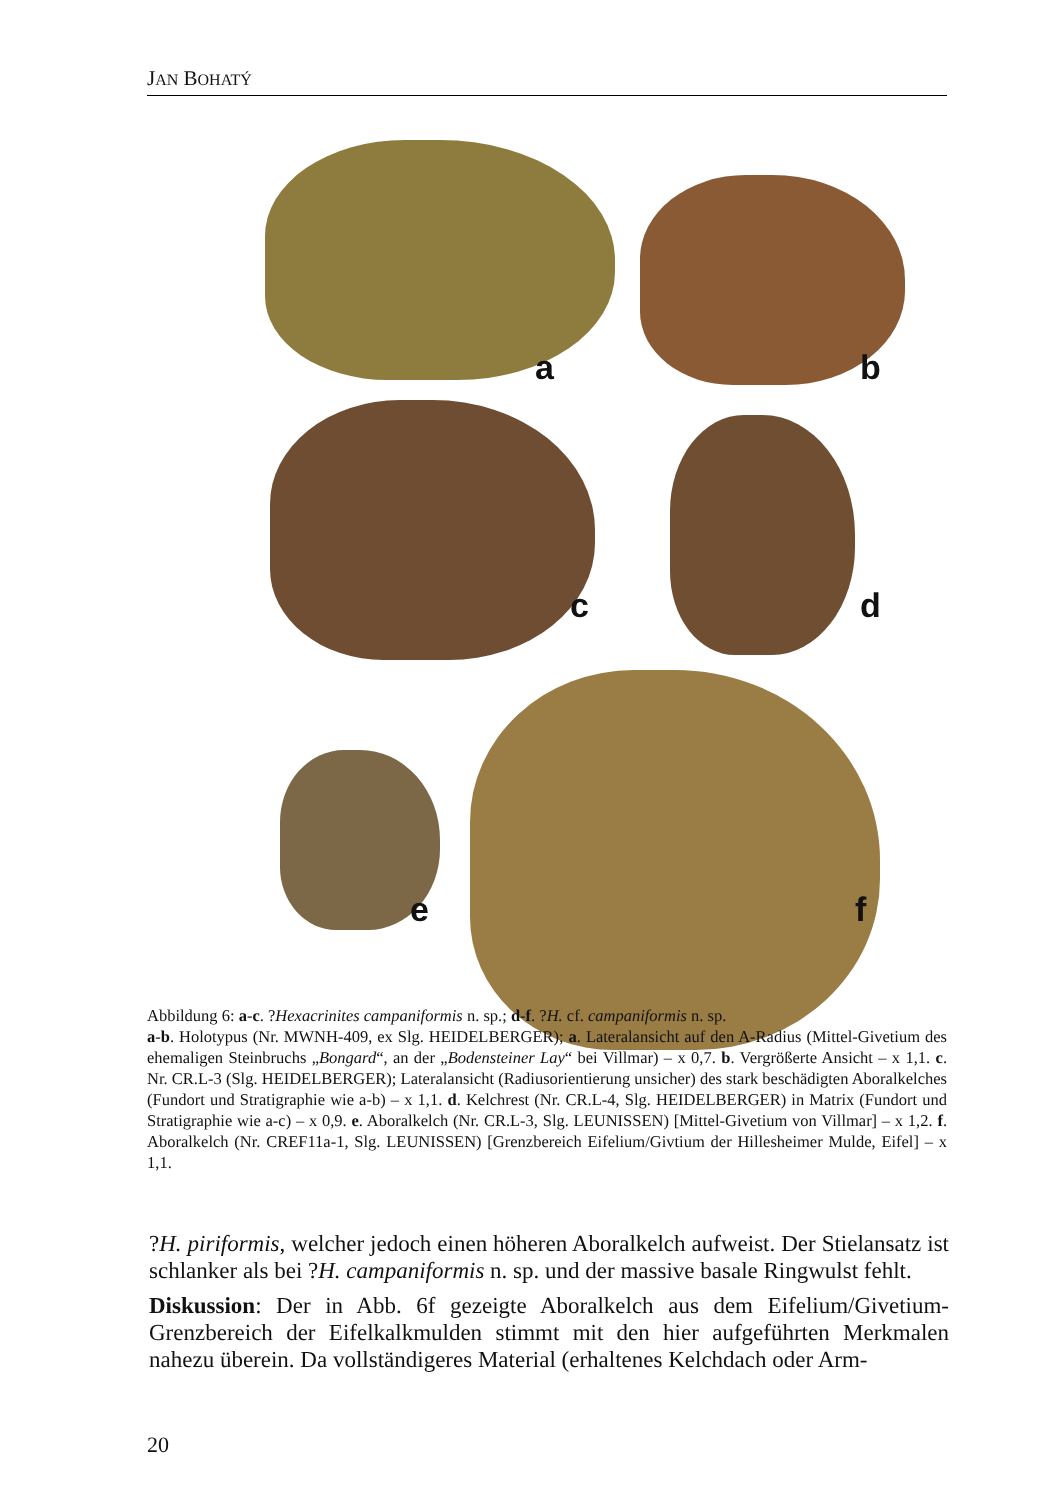JAN BOHATÝ
a b
c d
e f
Abbildung 6: a-c. ?Hexacrinites campaniformis n. sp.; d-f. ?H. cf. campaniformis n. sp.
a-b. Holotypus (Nr. MWNH-409, ex Slg. HEIDELBERGER); a. Lateralansicht auf den A-Radius (Mittel-Givetium des ehemaligen Steinbruchs „Bongard“, an der „Bodensteiner Lay“ bei Villmar) – x 0,7. b. Vergrößerte Ansicht – x 1,1. c. Nr. CR.L-3 (Slg. HEIDELBERGER); Lateralansicht (Radiusorientierung unsicher) des stark beschädigten Aboralkelches (Fundort und Stratigraphie wie a-b) – x 1,1. d. Kelchrest (Nr. CR.L-4, Slg. HEIDELBERGER) in Matrix (Fundort und Stratigraphie wie a-c) – x 0,9. e. Aboralkelch (Nr. CR.L-3, Slg. LEUNISSEN) [Mittel-Givetium von Villmar] – x 1,2. f. Aboralkelch (Nr. CREF11a-1, Slg. LEUNISSEN) [Grenzbereich Eifelium/Givtium der Hillesheimer Mulde, Eifel] – x 1,1.
?H. piriformis, welcher jedoch einen höheren Aboralkelch aufweist. Der Stielansatz ist schlanker als bei ?H. campaniformis n. sp. und der massive basale Ringwulst fehlt.
Diskussion: Der in Abb. 6f gezeigte Aboralkelch aus dem Eifelium/Givetium-Grenzbereich der Eifelkalkmulden stimmt mit den hier aufgeführten Merkmalen nahezu überein. Da vollständigeres Material (erhaltenes Kelchdach oder Arm-
20